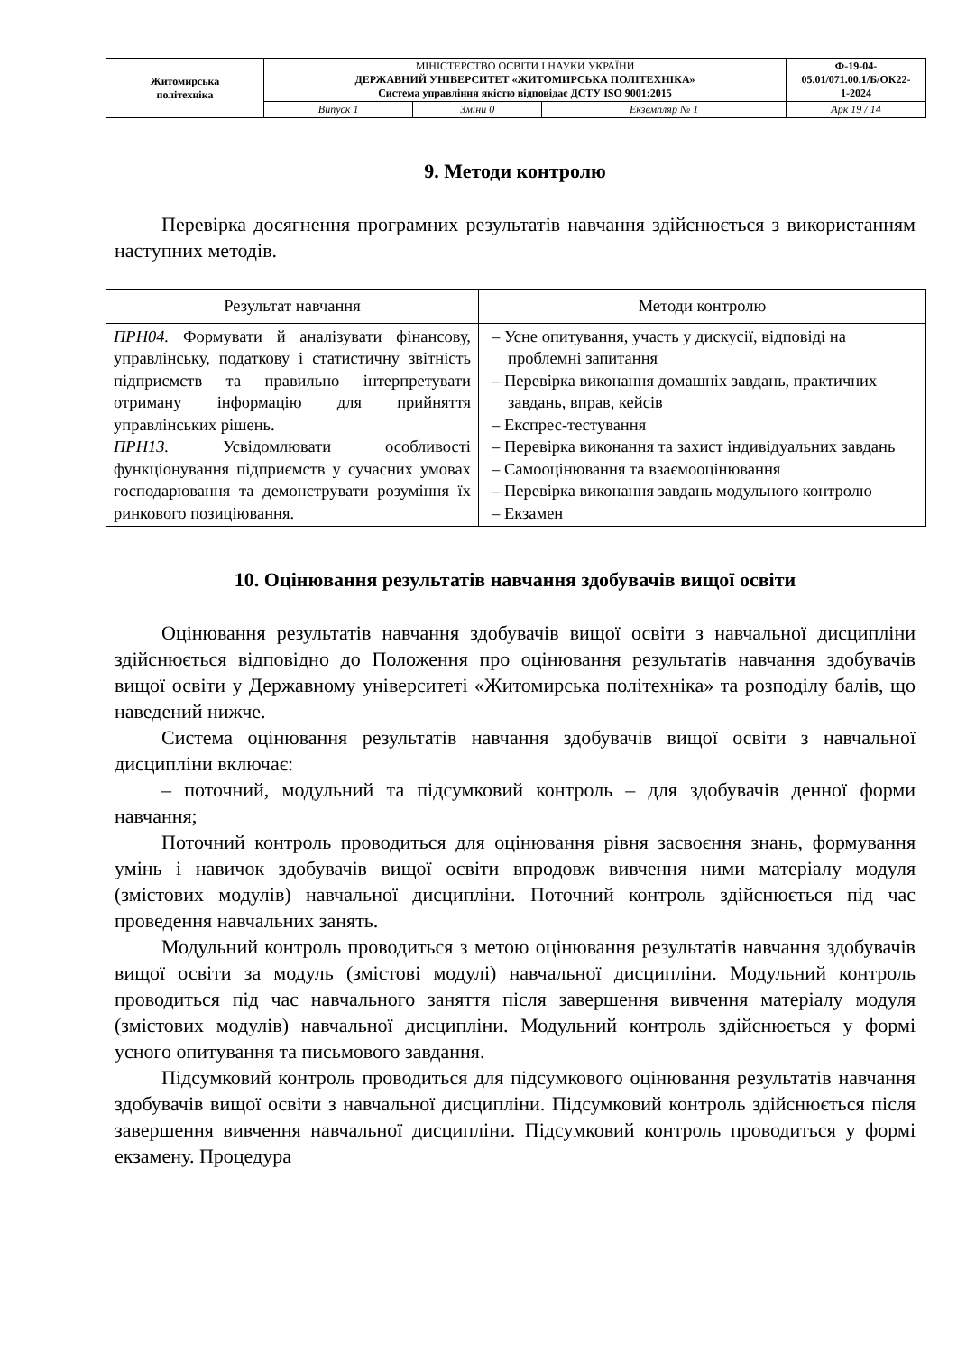| Житомирська політехніка | МІНІСТЕРСТВО ОСВІТИ І НАУКИ УКРАЇНИ ДЕРЖАВНИЙ УНІВЕРСИТЕТ «ЖИТОМИРСЬКА ПОЛІТЕХНІКА» Система управління якістю відповідає ДСТУ ISO 9001:2015 | | | Ф-19-04- 05.01/071.00.1/Б/ОК22- 1-2024 |
| | Випуск 1 | Зміни 0 | Екземпляр № 1 | Арк 19 / 14 |
9. Методи контролю
Перевірка досягнення програмних результатів навчання здійснюється з використанням наступних методів.
| Результат навчання | Методи контролю |
| --- | --- |
| ПРН04. Формувати й аналізувати фінансову, управлінську, податкову і статистичну звітність підприємств та правильно інтерпретувати отриману інформацію для прийняття управлінських рішень. ПРН13. Усвідомлювати особливості функціонування підприємств у сучасних умовах господарювання та демонструвати розуміння їх ринкового позиціювання. | – Усне опитування, участь у дискусії, відповіді на проблемні запитання – Перевірка виконання домашніх завдань, практичних завдань, вправ, кейсів – Експрес-тестування – Перевірка виконання та захист індивідуальних завдань – Самооцінювання та взаємооцінювання – Перевірка виконання завдань модульного контролю – Екзамен |
10. Оцінювання результатів навчання здобувачів вищої освіти
Оцінювання результатів навчання здобувачів вищої освіти з навчальної дисципліни здійснюється відповідно до Положення про оцінювання результатів навчання здобувачів вищої освіти у Державному університеті «Житомирська політехніка» та розподілу балів, що наведений нижче.
Система оцінювання результатів навчання здобувачів вищої освіти з навчальної дисципліни включає:
– поточний, модульний та підсумковий контроль – для здобувачів денної форми навчання;
Поточний контроль проводиться для оцінювання рівня засвоєння знань, формування умінь і навичок здобувачів вищої освіти впродовж вивчення ними матеріалу модуля (змістових модулів) навчальної дисципліни. Поточний контроль здійснюється під час проведення навчальних занять.
Модульний контроль проводиться з метою оцінювання результатів навчання здобувачів вищої освіти за модуль (змістові модулі) навчальної дисципліни. Модульний контроль проводиться під час навчального заняття після завершення вивчення матеріалу модуля (змістових модулів) навчальної дисципліни. Модульний контроль здійснюється у формі усного опитування та письмового завдання.
Підсумковий контроль проводиться для підсумкового оцінювання результатів навчання здобувачів вищої освіти з навчальної дисципліни. Підсумковий контроль здійснюється після завершення вивчення навчальної дисципліни. Підсумковий контроль проводиться у формі екзамену. Процедура